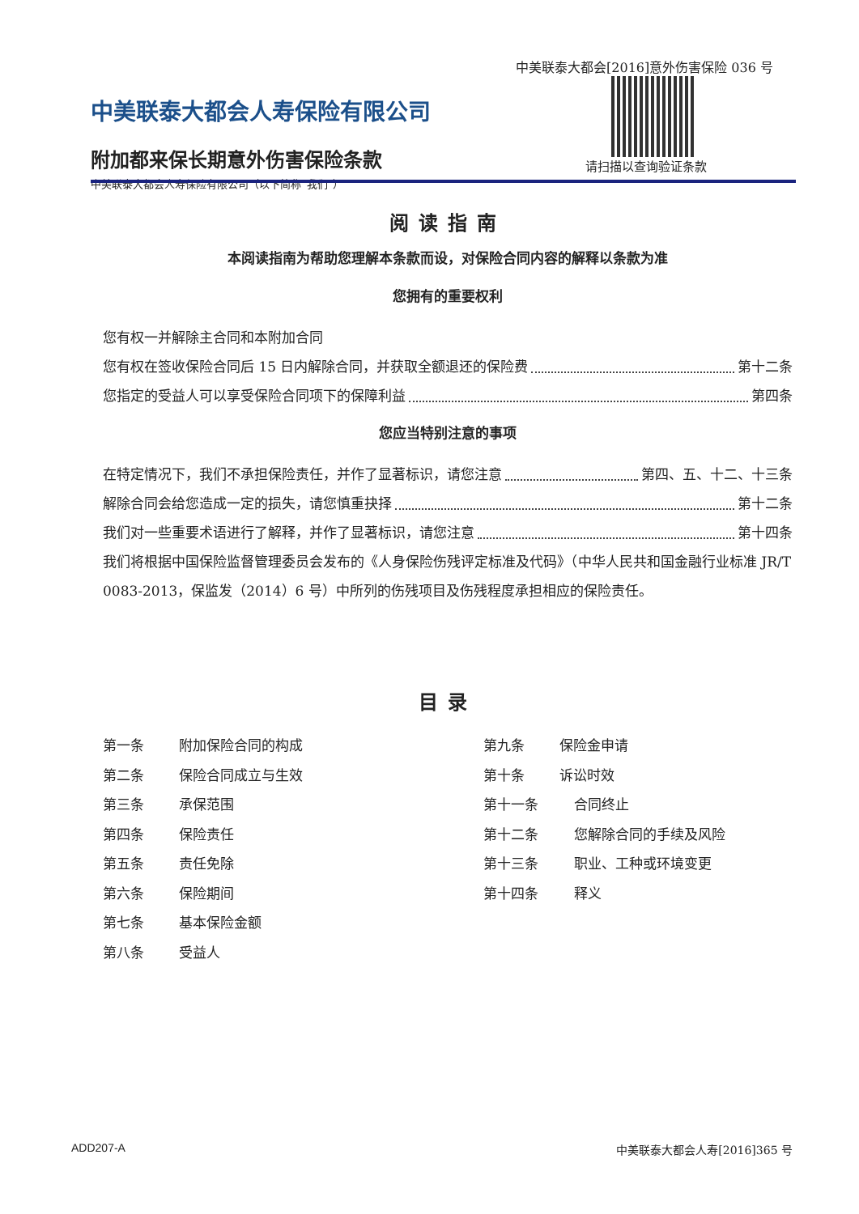中美联泰大都会[2016]意外伤害保险 036 号
中美联泰大都会人寿保险有限公司
附加都来保长期意外伤害保险条款
中美联泰大都会人寿保险有限公司（以下简称“我们”）
请扫描以查询验证条款
阅读指南
本阅读指南为帮助您理解本条款而设，对保险合同内容的解释以条款为准
您拥有的重要权利
您有权一并解除主合同和本附加合同
您有权在签收保险合同后 15 日内解除合同，并获取全额退还的保险费 第十二条
您指定的受益人可以享受保险合同项下的保障利益 第四条
您应当特别注意的事项
在特定情况下，我们不承担保险责任，并作了显著标识，请您注意 第四、五、十二、十三条
解除合同会给您造成一定的损失，请您慎重抉择 第十二条
我们对一些重要术语进行了解释，并作了显著标识，请您注意 第十四条
我们将根据中国保险监督管理委员会发布的《人身保险伤残评定标准及代码》（中华人民共和国金融行业标准 JR/T 0083-2013，保监发（2014）6 号）中所列的伤残项目及伤残程度承担相应的保险责任。
目录
第一条 附加保险合同的构成
第二条 保险合同成立与生效
第三条 承保范围
第四条 保险责任
第五条 责任免除
第六条 保险期间
第七条 基本保险金额
第八条 受益人
第九条 保险金申请
第十条 诉讼时效
第十一条 合同终止
第十二条 您解除合同的手续及风险
第十三条 职业、工种或环境变更
第十四条 释义
ADD207-A 中美联泰大都会人寿[2016]365 号